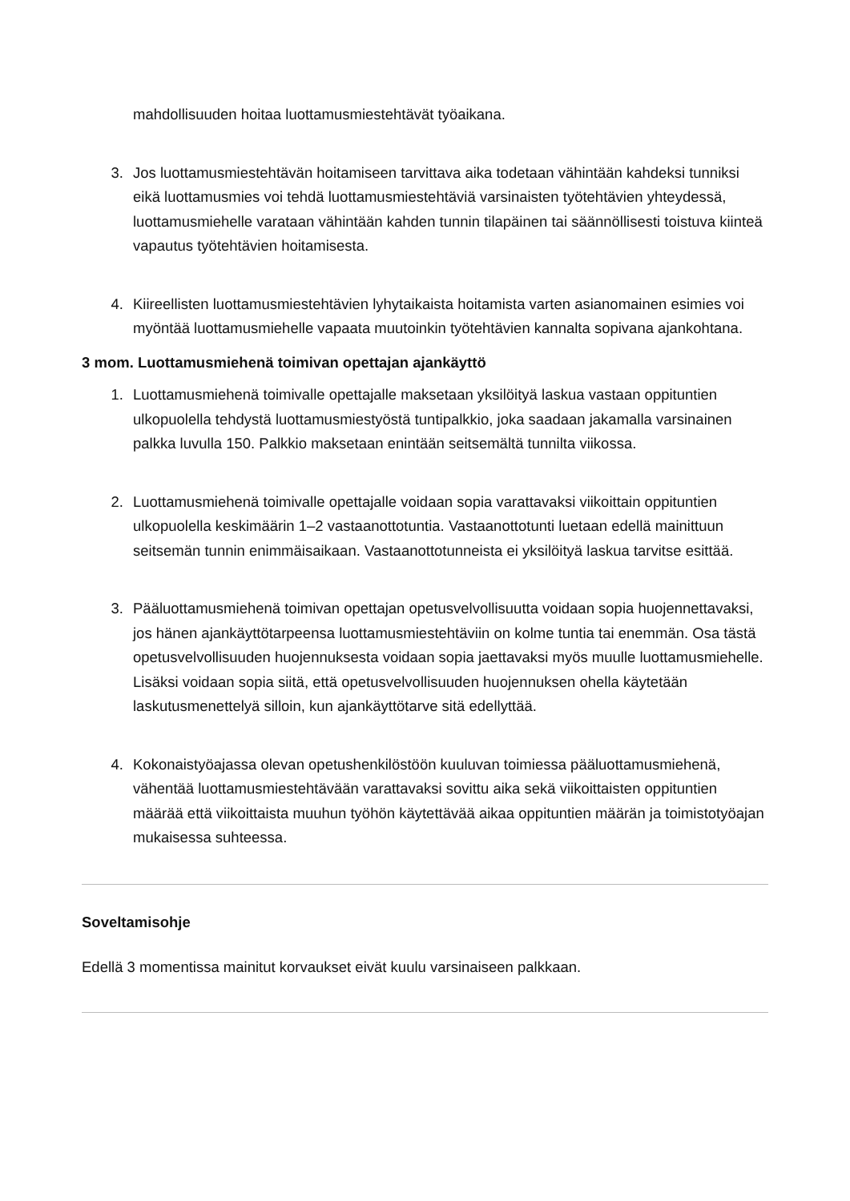mahdollisuuden hoitaa luottamusmiestehtävät työaikana.
3. Jos luottamusmiestehtävän hoitamiseen tarvittava aika todetaan vähintään kahdeksi tunniksi eikä luottamusmies voi tehdä luottamusmiestehtäviä varsinaisten työtehtä­vien yhteydessä, luottamusmiehelle varataan vähintään kahden tunnin tilapäinen tai säännöllisesti toistuva kiinteä vapautus työtehtävien hoitamisesta.
4. Kiireellisten luottamusmiestehtävien lyhytaikaista hoitamista varten asianomainen esimies voi myöntää luottamusmiehelle vapaata muutoinkin työtehtävien kannalta sopivana ajankohtana.
3 mom. Luottamusmiehenä toimivan opettajan ajankäyttö
1. Luottamusmiehenä toimivalle opettajalle maksetaan yksilöityä laskua vastaan oppituntien ulkopuolella tehdystä luottamusmiestyöstä tuntipalkkio, joka saadaan jakamalla varsinainen palkka luvulla 150. Palkkio maksetaan enintään seitsemältä tunnilta viikossa.
2. Luottamusmiehenä toimivalle opettajalle voidaan sopia varattavaksi viikoittain oppituntien ulkopuolella keskimäärin 1–2 vastaanottotuntia. Vastaanottotunti luetaan edellä mainittuun seitsemän tunnin enimmäisaikaan. Vastaanottotunneista ei yksilöityä laskua tarvitse esittää.
3. Pääluottamusmiehenä toimivan opettajan opetusvelvollisuutta voidaan sopia huojennettavaksi, jos hänen ajankäyttötarpeensa luottamusmiestehtäviin on kolme tuntia tai enemmän. Osa tästä opetusvelvollisuuden huojennuksesta voidaan sopia jaettavaksi myös muulle luottamusmiehelle. Lisäksi voidaan sopia siitä, että opetusvelvollisuuden huojennuksen ohella käytetään laskutusmenettelyä silloin, kun ajankäyttötarve sitä edellyttää.
4. Kokonaistyöajassa olevan opetushenkilöstöön kuuluvan toimiessa pääluottamusmiehenä, vähentää luottamusmiestehtävään varattavaksi sovittu aika sekä viikoittaisten oppituntien määrää että viikoittaista muuhun työhön käytettävää aikaa oppituntien määrän ja toimistotyöajan mukaisessa suhteessa.
Soveltamisohje
Edellä 3 momentissa mainitut korvaukset eivät kuulu varsinaiseen palkkaan.